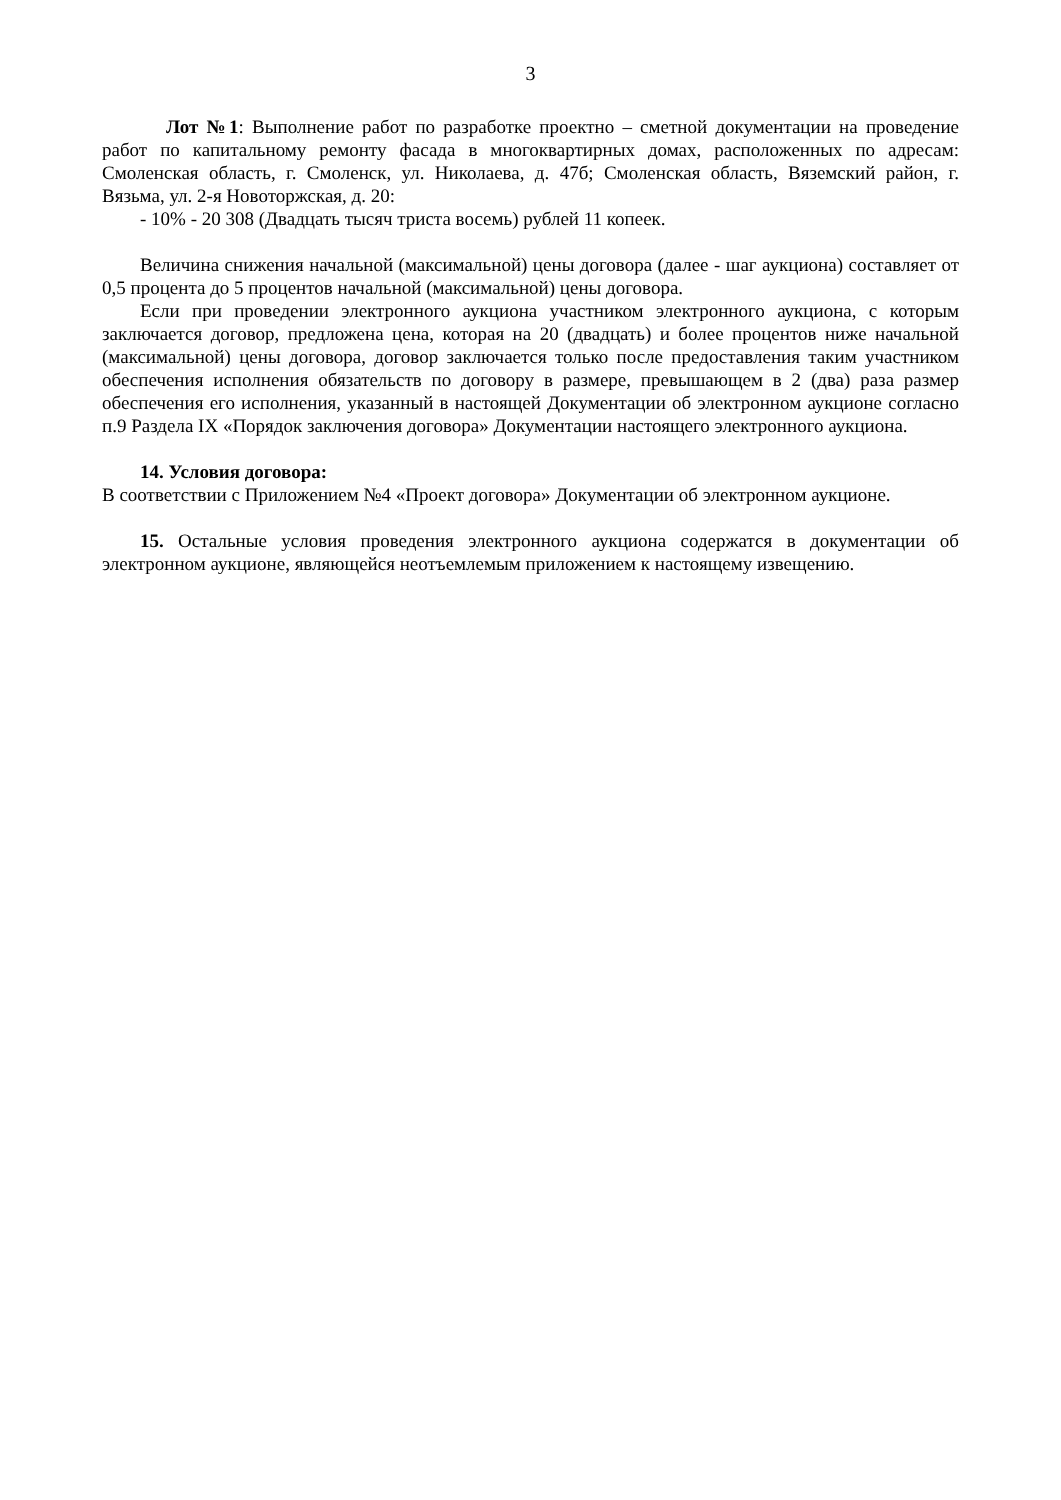3
Лот №1: Выполнение работ по разработке проектно – сметной документации на проведение работ по капитальному ремонту фасада в многоквартирных домах, расположенных по адресам: Смоленская область, г. Смоленск, ул. Николаева, д. 47б; Смоленская область, Вяземский район, г. Вязьма, ул. 2-я Новоторжская, д. 20:
- 10% - 20 308 (Двадцать тысяч триста восемь) рублей 11 копеек.
Величина снижения начальной (максимальной) цены договора (далее - шаг аукциона) составляет от 0,5 процента до 5 процентов начальной (максимальной) цены договора.
Если при проведении электронного аукциона участником электронного аукциона, с которым заключается договор, предложена цена, которая на 20 (двадцать) и более процентов ниже начальной (максимальной) цены договора, договор заключается только после предоставления таким участником обеспечения исполнения обязательств по договору в размере, превышающем в 2 (два) раза размер обеспечения его исполнения, указанный в настоящей Документации об электронном аукционе согласно п.9 Раздела IX «Порядок заключения договора» Документации настоящего электронного аукциона.
14. Условия договора:
В соответствии с Приложением №4 «Проект договора» Документации об электронном аукционе.
15. Остальные условия проведения электронного аукциона содержатся в документации об электронном аукционе, являющейся неотъемлемым приложением к настоящему извещению.